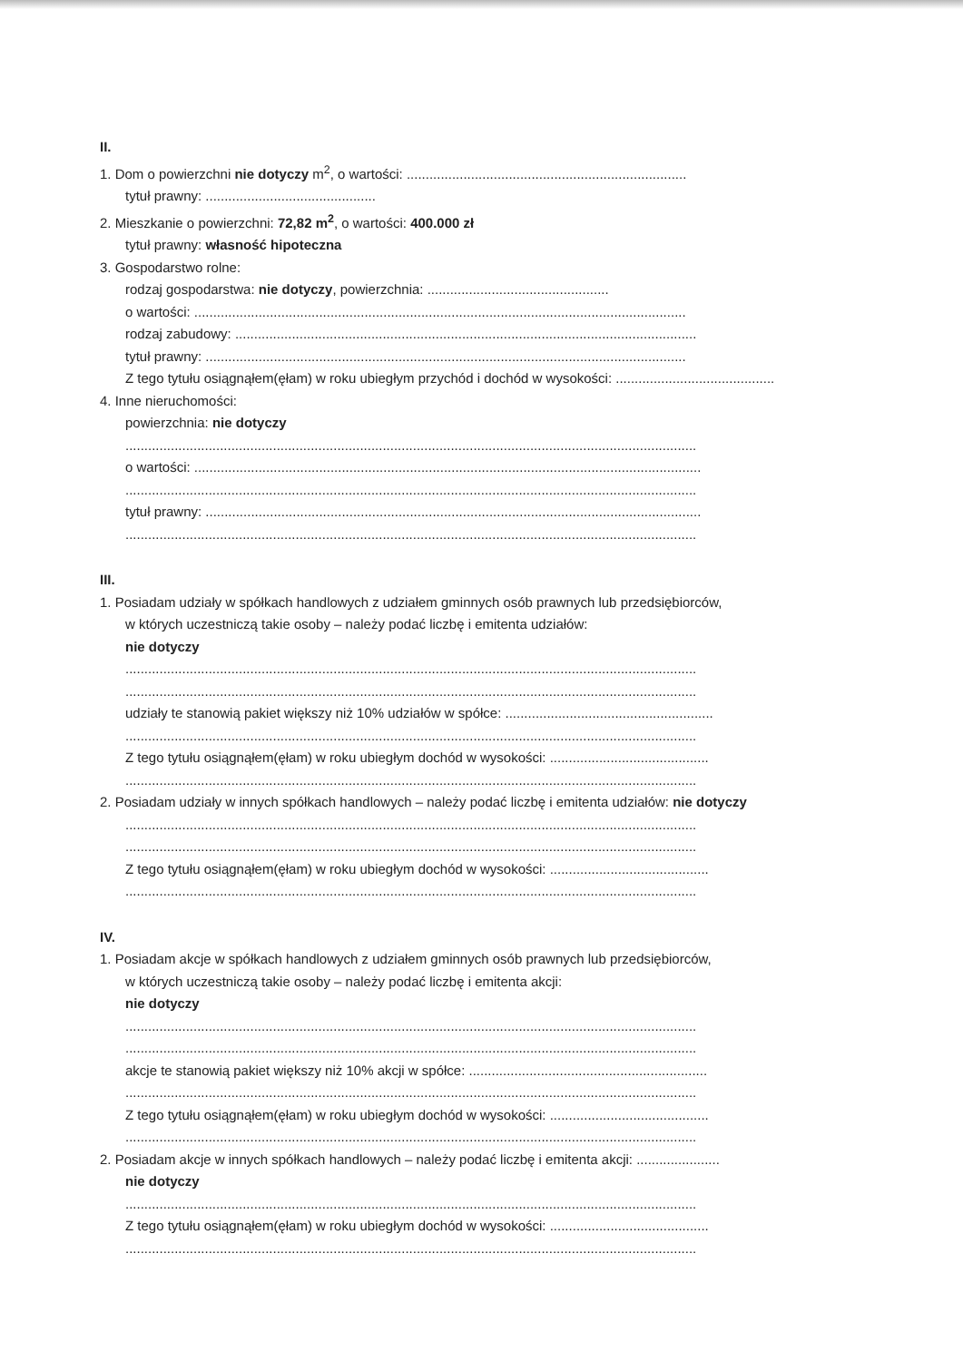II.
1. Dom o powierzchni nie dotyczy m<sup>2</sup>, o wartości: ..........................................................................
tytuł prawny: .............................................
2. Mieszkanie o powierzchni: 72,82 m<sup>2</sup>, o wartości: 400.000 zł
tytuł prawny: własność hipoteczna
3. Gospodarstwo rolne:
rodzaj gospodarstwa: nie dotyczy, powierzchnia: ................................................
o wartości: ..................................................................................................................................
rodzaj zabudowy: ..........................................................................................................................
tytuł prawny: ...............................................................................................................................
Z tego tytułu osiągnąłem(ęłam) w roku ubiegłym przychód i dochód w wysokości: ..........................................
4. Inne nieruchomości:
powierzchnia: nie dotyczy
.......................................................................................................................................................
o wartości: ......................................................................................................................................
.......................................................................................................................................................
tytuł prawny: ...................................................................................................................................
.......................................................................................................................................................
III.
1. Posiadam udziały w spółkach handlowych z udziałem gminnych osób prawnych lub przedsiębiorców,
w których uczestniczą takie osoby – należy podać liczbę i emitenta udziałów:
nie dotyczy
.......................................................................................................................................................
.......................................................................................................................................................
udziały te stanowią pakiet większy niż 10% udziałów w spółce: .......................................................
.......................................................................................................................................................
Z tego tytułu osiągnąłem(ęłam) w roku ubiegłym dochód w wysokości: ..........................................
.......................................................................................................................................................
2. Posiadam udziały w innych spółkach handlowych – należy podać liczbę i emitenta udziałów: nie dotyczy
.......................................................................................................................................................
.......................................................................................................................................................
Z tego tytułu osiągnąłem(ęłam) w roku ubiegłym dochód w wysokości: ..........................................
.......................................................................................................................................................
IV.
1. Posiadam akcje w spółkach handlowych z udziałem gminnych osób prawnych lub przedsiębiorców,
w których uczestniczą takie osoby – należy podać liczbę i emitenta akcji:
nie dotyczy
.......................................................................................................................................................
.......................................................................................................................................................
akcje te stanowią pakiet większy niż 10% akcji w spółce: ...............................................................
.......................................................................................................................................................
Z tego tytułu osiągnąłem(ęłam) w roku ubiegłym dochód w wysokości: ..........................................
.......................................................................................................................................................
2. Posiadam akcje w innych spółkach handlowych – należy podać liczbę i emitenta akcji: ......................
nie dotyczy
.......................................................................................................................................................
Z tego tytułu osiągnąłem(ęłam) w roku ubiegłym dochód w wysokości: ..........................................
.......................................................................................................................................................